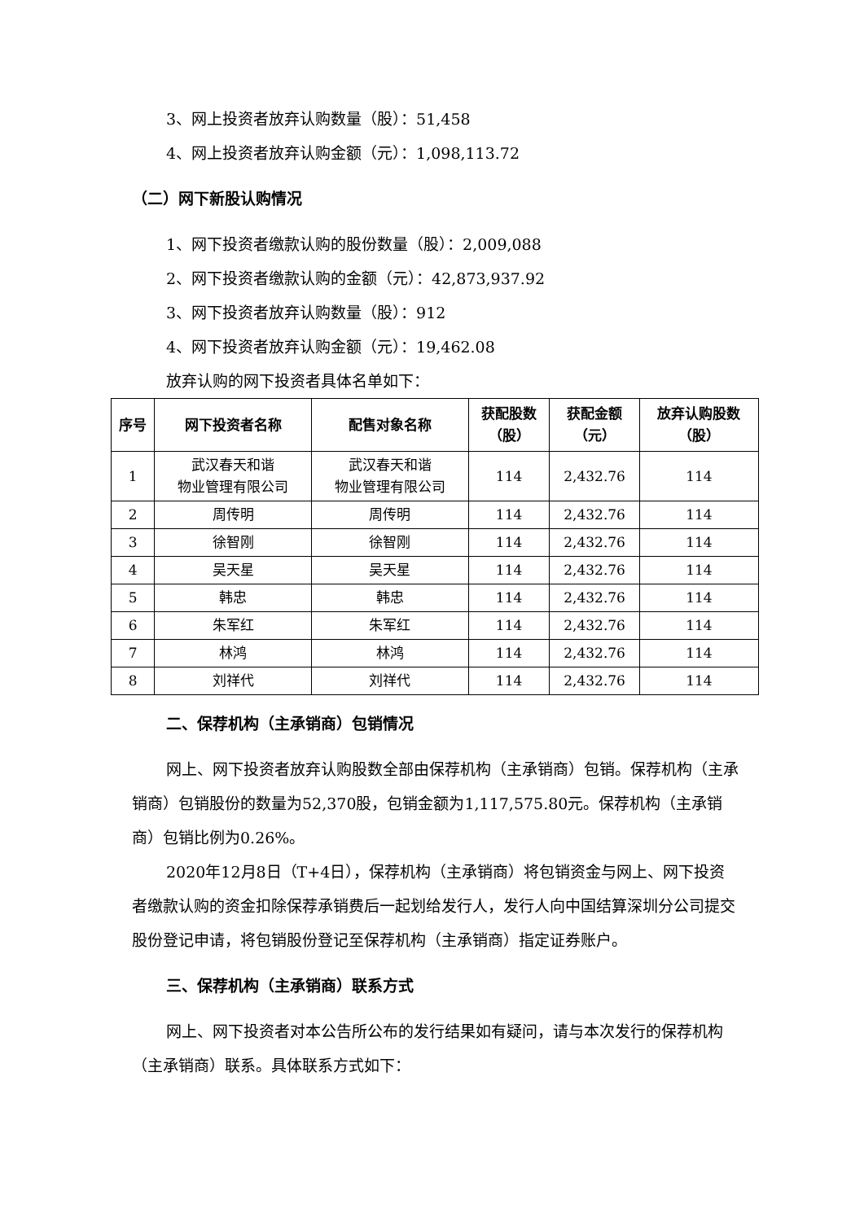3、网上投资者放弃认购数量（股）：51,458
4、网上投资者放弃认购金额（元）：1,098,113.72
（二）网下新股认购情况
1、网下投资者缴款认购的股份数量（股）：2,009,088
2、网下投资者缴款认购的金额（元）：42,873,937.92
3、网下投资者放弃认购数量（股）：912
4、网下投资者放弃认购金额（元）：19,462.08
放弃认购的网下投资者具体名单如下：
| 序号 | 网下投资者名称 | 配售对象名称 | 获配股数 （股） | 获配金额 （元） | 放弃认购股数 （股） |
| --- | --- | --- | --- | --- | --- |
| 1 | 武汉春天和谐 物业管理有限公司 | 武汉春天和谐 物业管理有限公司 | 114 | 2,432.76 | 114 |
| 2 | 周传明 | 周传明 | 114 | 2,432.76 | 114 |
| 3 | 徐智刚 | 徐智刚 | 114 | 2,432.76 | 114 |
| 4 | 吴天星 | 吴天星 | 114 | 2,432.76 | 114 |
| 5 | 韩忠 | 韩忠 | 114 | 2,432.76 | 114 |
| 6 | 朱军红 | 朱军红 | 114 | 2,432.76 | 114 |
| 7 | 林鸿 | 林鸿 | 114 | 2,432.76 | 114 |
| 8 | 刘祥代 | 刘祥代 | 114 | 2,432.76 | 114 |
二、保荐机构（主承销商）包销情况
网上、网下投资者放弃认购股数全部由保荐机构（主承销商）包销。保荐机构（主承销商）包销股份的数量为52,370股，包销金额为1,117,575.80元。保荐机构（主承销商）包销比例为0.26%。
2020年12月8日（T+4日），保荐机构（主承销商）将包销资金与网上、网下投资者缴款认购的资金扣除保荐承销费后一起划给发行人，发行人向中国结算深圳分公司提交股份登记申请，将包销股份登记至保荐机构（主承销商）指定证券账户。
三、保荐机构（主承销商）联系方式
网上、网下投资者对本公告所公布的发行结果如有疑问，请与本次发行的保荐机构（主承销商）联系。具体联系方式如下：